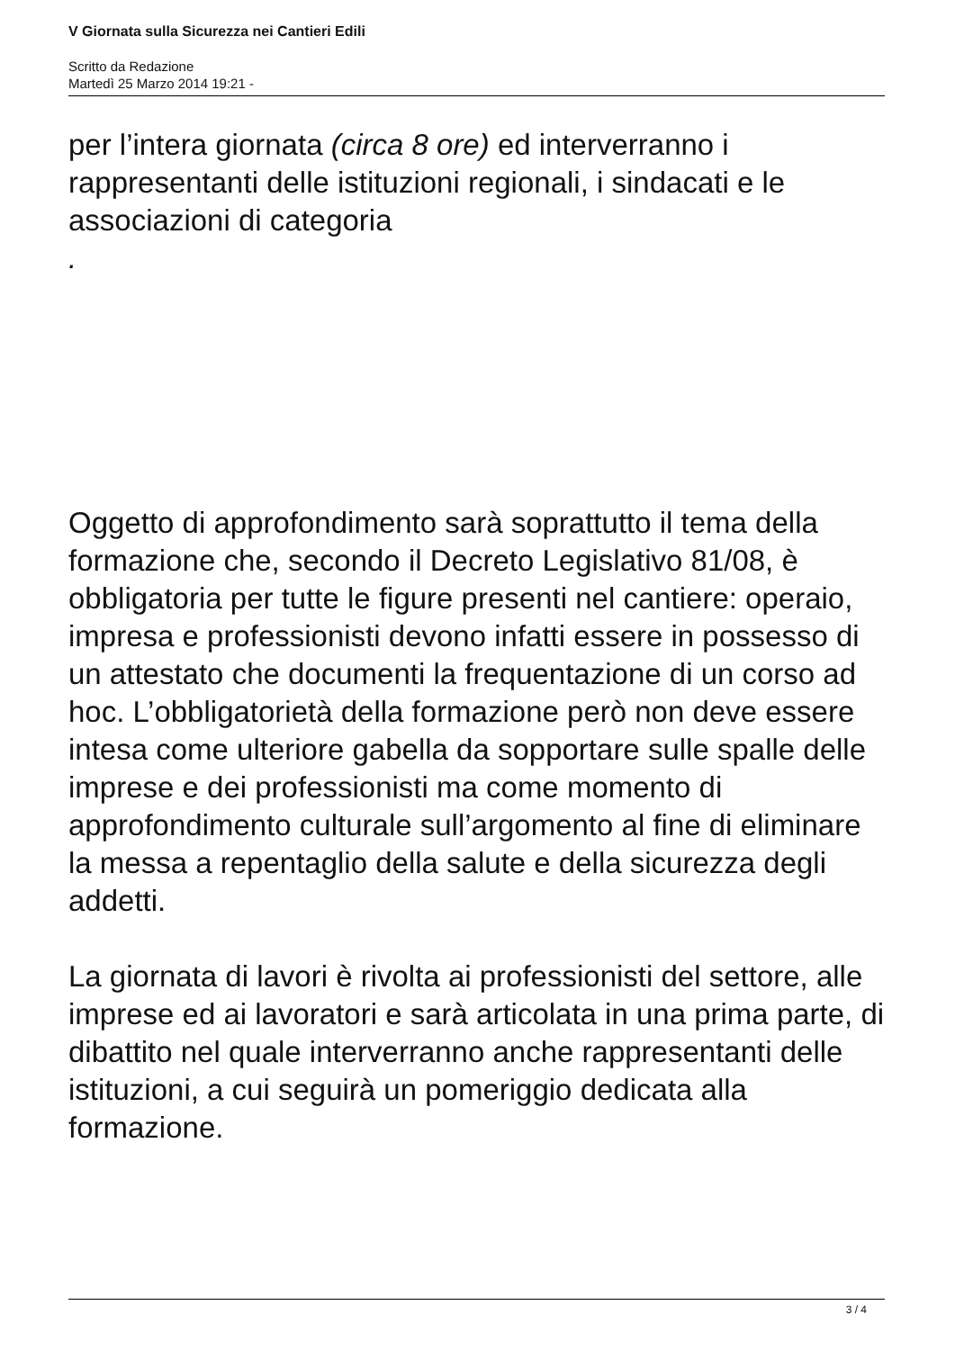V Giornata sulla Sicurezza nei Cantieri Edili
Scritto da Redazione
Martedì 25 Marzo 2014 19:21 -
per l’intera giornata (circa 8 ore) ed interverranno i rappresentanti delle istituzioni regionali, i sindacati e le associazioni di categoria
.
Oggetto di approfondimento sarà soprattutto il tema della formazione che, secondo il Decreto Legislativo 81/08, è obbligatoria per tutte le figure presenti nel cantiere: operaio, impresa e professionisti devono infatti essere in possesso di un attestato che documenti la frequentazione di un corso ad hoc. L’obbligatorietà della formazione però non deve essere intesa come ulteriore gabella da sopportare sulle spalle delle imprese e dei professionisti ma come momento di approfondimento culturale sull’argomento al fine di eliminare la messa a repentaglio della salute e della sicurezza degli addetti.
La giornata di lavori è rivolta ai professionisti del settore, alle imprese ed ai lavoratori e sarà articolata in una prima parte, di dibattito nel quale interverranno anche rappresentanti delle istituzioni, a cui seguirà un pomeriggio dedicata alla formazione.
3 / 4